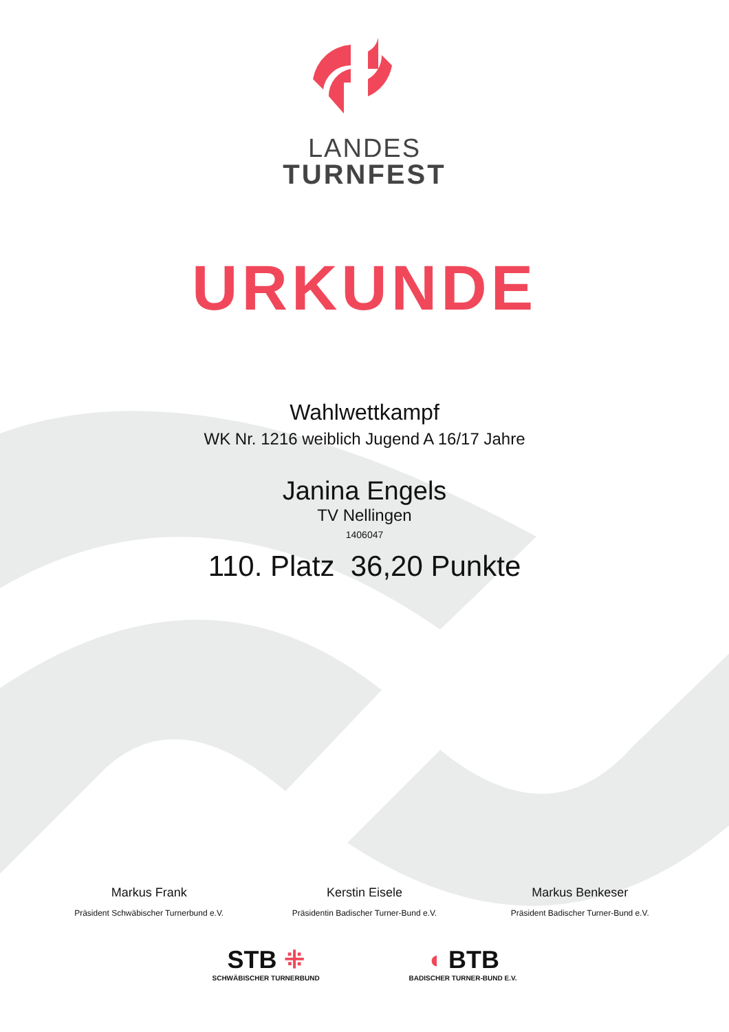LANDES
TURNFEST
URKUNDE
Wahlwettkampf
WK Nr. 1216 weiblich Jugend A 16/17 Jahre
Janina Engels
TV Nellingen
1406047
110. Platz 36,20 Punkte
Markus Frank
Präsident Schwäbischer Turnerbund e.V.
Kerstin Eisele
Präsidentin Badischer Turner-Bund e.V.
Markus Benkeser
Präsident Badischer Turner-Bund e.V.
STB ⁜
SCHWÄBISCHER TURNERBUND
◖ BTB
BADISCHER TURNER-BUND E.V.